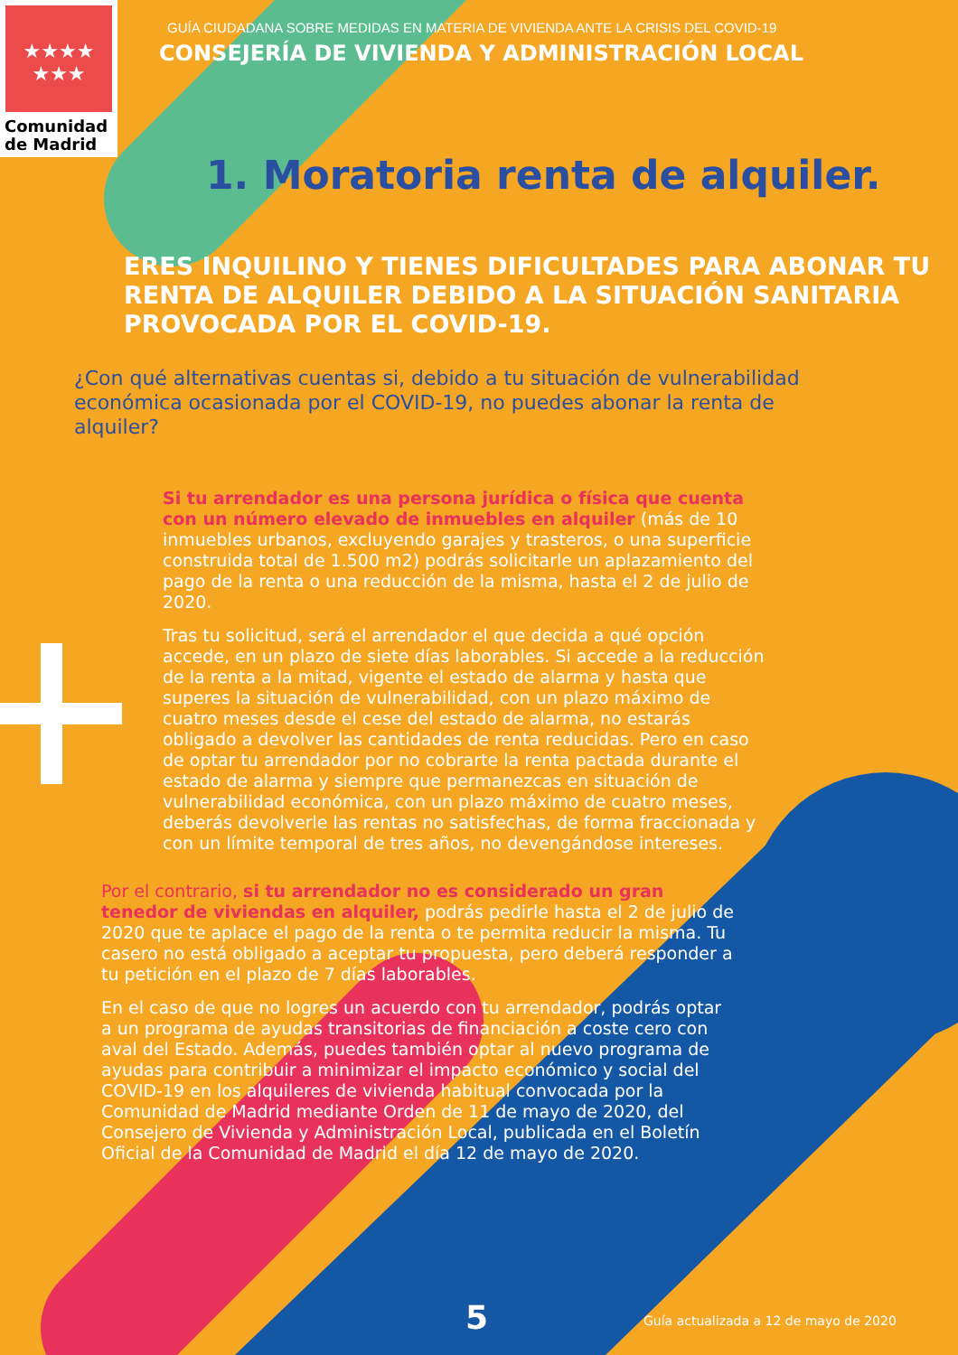★★★★
★★★
Comunidad
de Madrid
GUÍA CIUDADANA SOBRE MEDIDAS EN MATERIA DE VIVIENDA ANTE LA CRISIS DEL COVID-19
CONSEJERÍA DE VIVIENDA Y ADMINISTRACIÓN LOCAL
1. Moratoria renta de alquiler.
ERES INQUILINO Y TIENES DIFICULTADES PARA ABONAR TU RENTA DE ALQUILER DEBIDO A LA SITUACIÓN SANITARIA PROVOCADA POR EL COVID-19.
¿Con qué alternativas cuentas si, debido a tu situación de vulnerabilidad económica ocasionada por el COVID-19, no puedes abonar la renta de alquiler?
Si tu arrendador es una persona jurídica o física que cuenta con un número elevado de inmuebles en alquiler (más de 10 inmuebles urbanos, excluyendo garajes y trasteros, o una superficie construida total de 1.500 m2) podrás solicitarle un aplazamiento del pago de la renta o una reducción de la misma, hasta el 2 de julio de 2020.
Tras tu solicitud, será el arrendador el que decida a qué opción accede, en un plazo de siete días laborables. Si accede a la reducción de la renta a la mitad, vigente el estado de alarma y hasta que superes la situación de vulnerabilidad, con un plazo máximo de cuatro meses desde el cese del estado de alarma, no estarás obligado a devolver las cantidades de renta reducidas. Pero en caso de optar tu arrendador por no cobrarte la renta pactada durante el estado de alarma y siempre que permanezcas en situación de vulnerabilidad económica, con un plazo máximo de cuatro meses, deberás devolverle las rentas no satisfechas, de forma fraccionada y con un límite temporal de tres años, no devengándose intereses.
Por el contrario, si tu arrendador no es considerado un gran tenedor de viviendas en alquiler, podrás pedirle hasta el 2 de julio de 2020 que te aplace el pago de la renta o te permita reducir la misma. Tu casero no está obligado a aceptar tu propuesta, pero deberá responder a tu petición en el plazo de 7 días laborables.
En el caso de que no logres un acuerdo con tu arrendador, podrás optar a un programa de ayudas transitorias de financiación a coste cero con aval del Estado. Además, puedes también optar al nuevo programa de ayudas para contribuir a minimizar el impacto económico y social del COVID-19 en los alquileres de vivienda habitual convocada por la Comunidad de Madrid mediante Orden de 11 de mayo de 2020, del Consejero de Vivienda y Administración Local, publicada en el Boletín Oficial de la Comunidad de Madrid el día 12 de mayo de 2020.
5 Guía actualizada a 12 de mayo de 2020